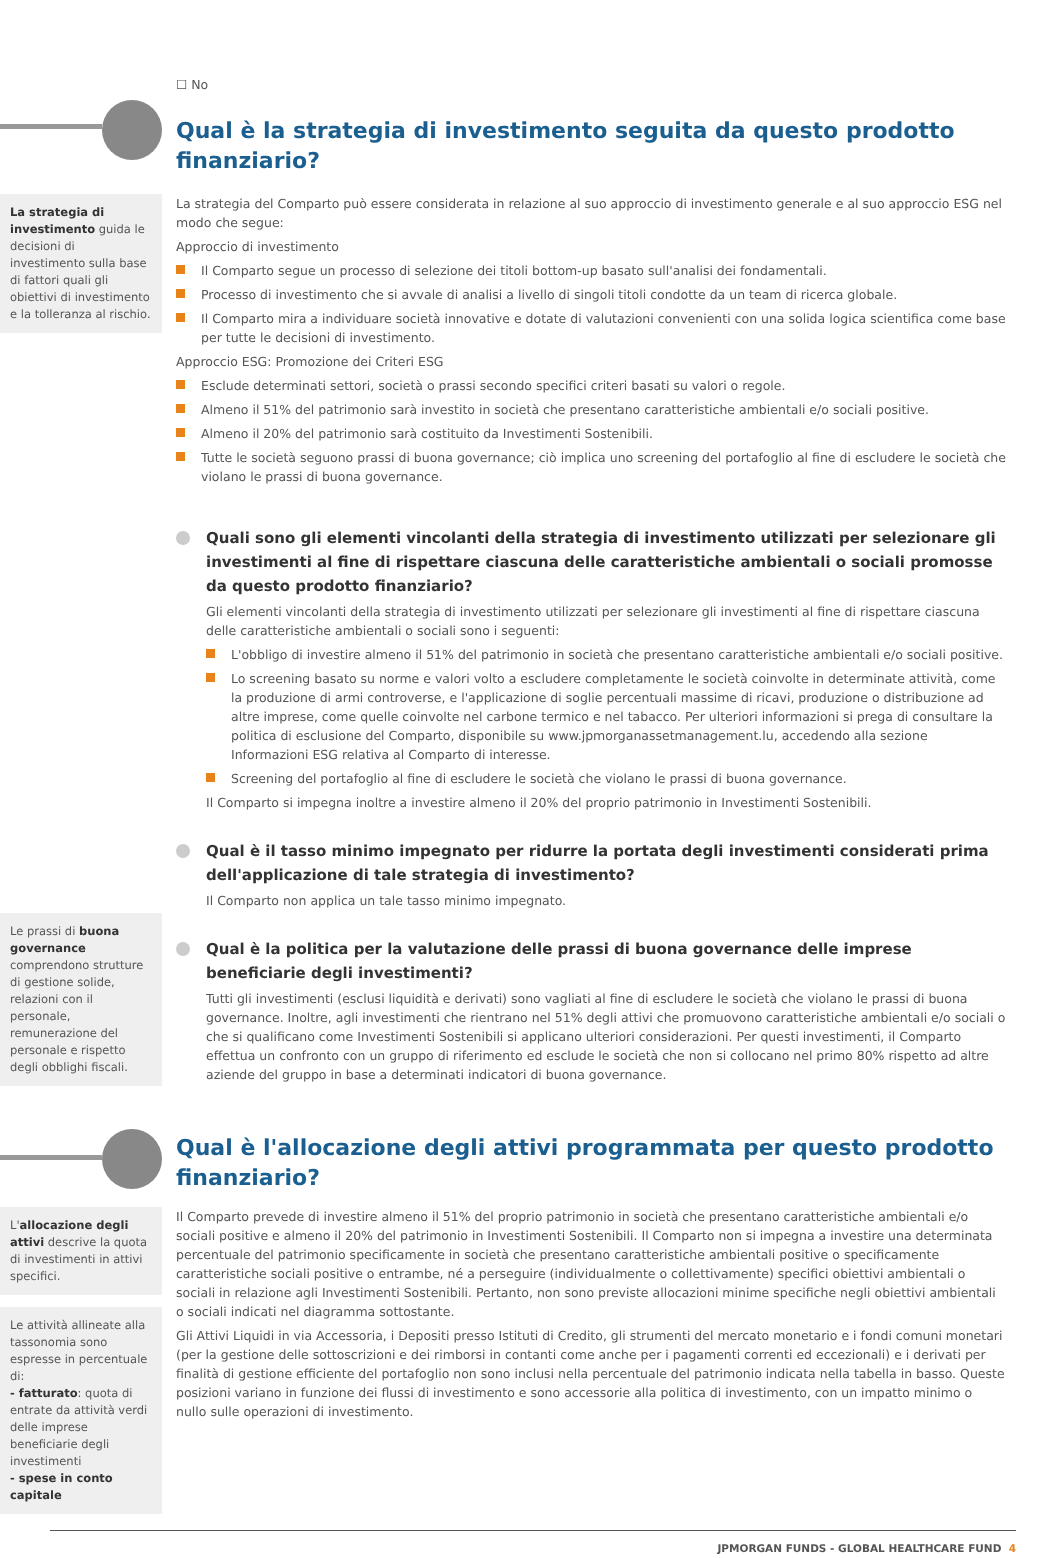☐ No
Qual è la strategia di investimento seguita da questo prodotto finanziario?
La strategia di investimento guida le decisioni di investimento sulla base di fattori quali gli obiettivi di investimento e la tolleranza al rischio.
Le prassi di buona governance comprendono strutture di gestione solide, relazioni con il personale, remunerazione del personale e rispetto degli obblighi fiscali.
La strategia del Comparto può essere considerata in relazione al suo approccio di investimento generale e al suo approccio ESG nel modo che segue:
Approccio di investimento
Il Comparto segue un processo di selezione dei titoli bottom-up basato sull'analisi dei fondamentali.
Processo di investimento che si avvale di analisi a livello di singoli titoli condotte da un team di ricerca globale.
Il Comparto mira a individuare società innovative e dotate di valutazioni convenienti con una solida logica scientifica come base per tutte le decisioni di investimento.
Approccio ESG: Promozione dei Criteri ESG
Esclude determinati settori, società o prassi secondo specifici criteri basati su valori o regole.
Almeno il 51% del patrimonio sarà investito in società che presentano caratteristiche ambientali e/o sociali positive.
Almeno il 20% del patrimonio sarà costituito da Investimenti Sostenibili.
Tutte le società seguono prassi di buona governance; ciò implica uno screening del portafoglio al fine di escludere le società che violano le prassi di buona governance.
Quali sono gli elementi vincolanti della strategia di investimento utilizzati per selezionare gli investimenti al fine di rispettare ciascuna delle caratteristiche ambientali o sociali promosse da questo prodotto finanziario?
Gli elementi vincolanti della strategia di investimento utilizzati per selezionare gli investimenti al fine di rispettare ciascuna delle caratteristiche ambientali o sociali sono i seguenti:
L'obbligo di investire almeno il 51% del patrimonio in società che presentano caratteristiche ambientali e/o sociali positive.
Lo screening basato su norme e valori volto a escludere completamente le società coinvolte in determinate attività, come la produzione di armi controverse, e l'applicazione di soglie percentuali massime di ricavi, produzione o distribuzione ad altre imprese, come quelle coinvolte nel carbone termico e nel tabacco. Per ulteriori informazioni si prega di consultare la politica di esclusione del Comparto, disponibile su www.jpmorganassetmanagement.lu, accedendo alla sezione Informazioni ESG relativa al Comparto di interesse.
Screening del portafoglio al fine di escludere le società che violano le prassi di buona governance.
Il Comparto si impegna inoltre a investire almeno il 20% del proprio patrimonio in Investimenti Sostenibili.
Qual è il tasso minimo impegnato per ridurre la portata degli investimenti considerati prima dell'applicazione di tale strategia di investimento?
Il Comparto non applica un tale tasso minimo impegnato.
Qual è la politica per la valutazione delle prassi di buona governance delle imprese beneficiarie degli investimenti?
Tutti gli investimenti (esclusi liquidità e derivati) sono vagliati al fine di escludere le società che violano le prassi di buona governance. Inoltre, agli investimenti che rientrano nel 51% degli attivi che promuovono caratteristiche ambientali e/o sociali o che si qualificano come Investimenti Sostenibili si applicano ulteriori considerazioni. Per questi investimenti, il Comparto effettua un confronto con un gruppo di riferimento ed esclude le società che non si collocano nel primo 80% rispetto ad altre aziende del gruppo in base a determinati indicatori di buona governance.
Qual è l'allocazione degli attivi programmata per questo prodotto finanziario?
L'allocazione degli attivi descrive la quota di investimenti in attivi specifici.
Le attività allineate alla tassonomia sono espresse in percentuale di:
- fatturato: quota di entrate da attività verdi delle imprese beneficiarie degli investimenti
- spese in conto capitale
Il Comparto prevede di investire almeno il 51% del proprio patrimonio in società che presentano caratteristiche ambientali e/o sociali positive e almeno il 20% del patrimonio in Investimenti Sostenibili. Il Comparto non si impegna a investire una determinata percentuale del patrimonio specificamente in società che presentano caratteristiche ambientali positive o specificamente caratteristiche sociali positive o entrambe, né a perseguire (individualmente o collettivamente) specifici obiettivi ambientali o sociali in relazione agli Investimenti Sostenibili. Pertanto, non sono previste allocazioni minime specifiche negli obiettivi ambientali o sociali indicati nel diagramma sottostante.
Gli Attivi Liquidi in via Accessoria, i Depositi presso Istituti di Credito, gli strumenti del mercato monetario e i fondi comuni monetari (per la gestione delle sottoscrizioni e dei rimborsi in contanti come anche per i pagamenti correnti ed eccezionali) e i derivati per finalità di gestione efficiente del portafoglio non sono inclusi nella percentuale del patrimonio indicata nella tabella in basso. Queste posizioni variano in funzione dei flussi di investimento e sono accessorie alla politica di investimento, con un impatto minimo o nullo sulle operazioni di investimento.
JPMORGAN FUNDS - GLOBAL HEALTHCARE FUND 4